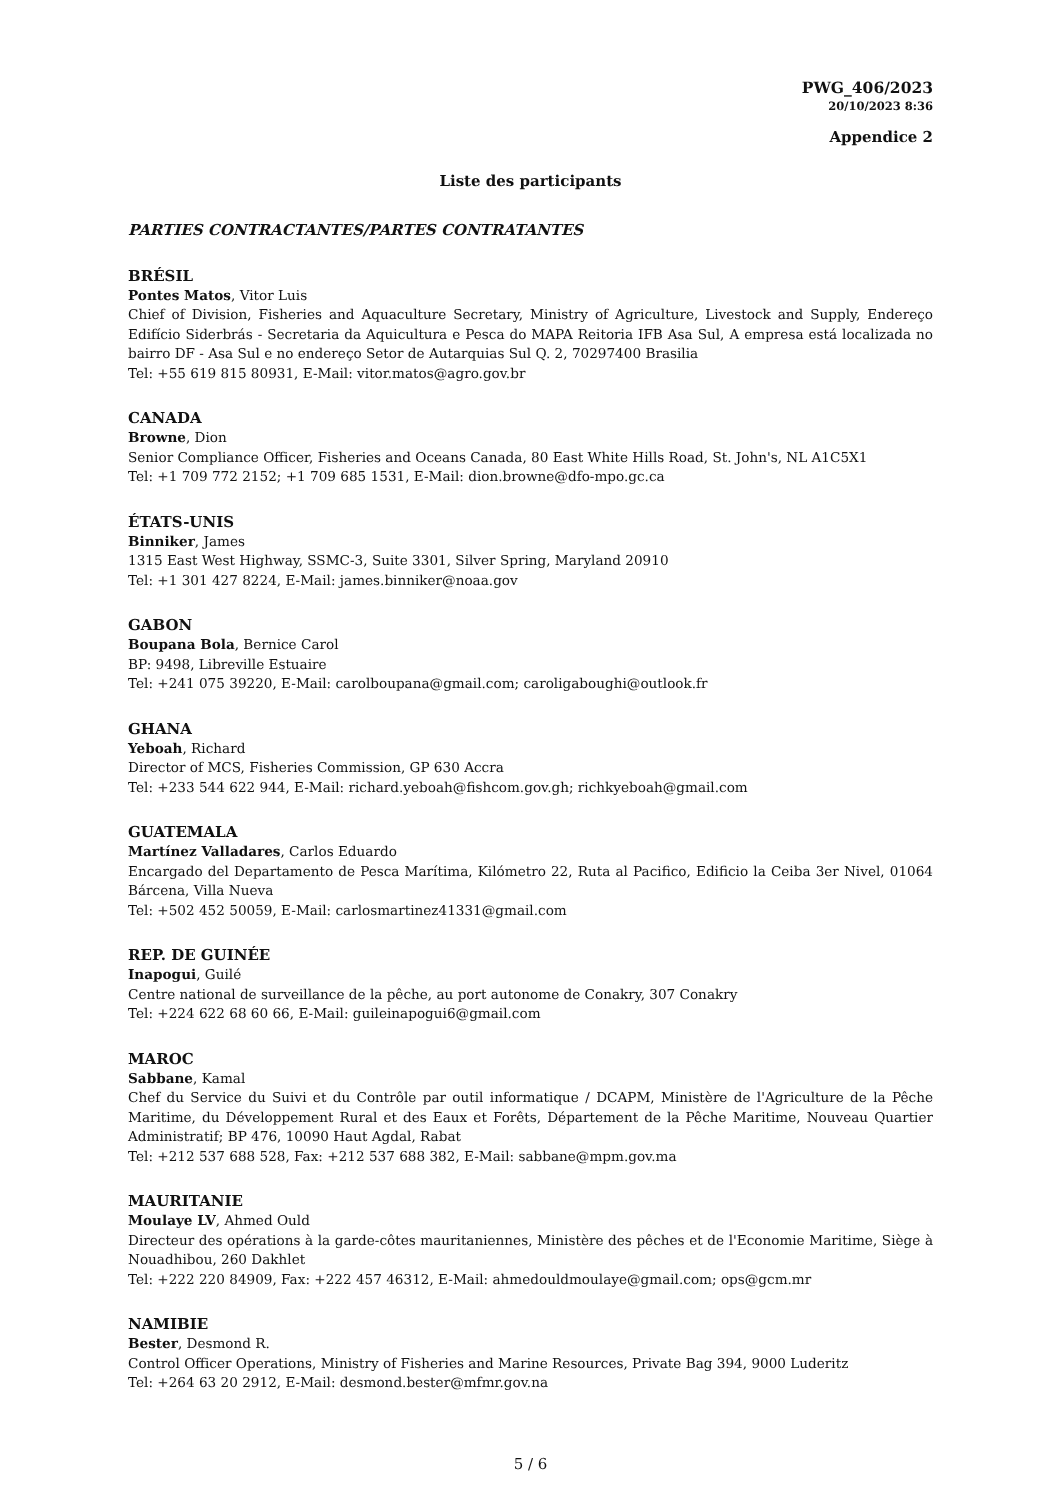PWG_406/2023
20/10/2023 8:36
Appendice 2
Liste des participants
PARTIES CONTRACTANTES/PARTES CONTRATANTES
BRÉSIL
Pontes Matos, Vitor Luis
Chief of Division, Fisheries and Aquaculture Secretary, Ministry of Agriculture, Livestock and Supply, Endereço Edifício Siderbrás - Secretaria da Aquicultura e Pesca do MAPA Reitoria IFB Asa Sul, A empresa está localizada no bairro DF - Asa Sul e no endereço Setor de Autarquias Sul Q. 2, 70297400 Brasilia
Tel: +55 619 815 80931, E-Mail: vitor.matos@agro.gov.br
CANADA
Browne, Dion
Senior Compliance Officer, Fisheries and Oceans Canada, 80 East White Hills Road, St. John's, NL A1C5X1
Tel: +1 709 772 2152; +1 709 685 1531, E-Mail: dion.browne@dfo-mpo.gc.ca
ÉTATS-UNIS
Binniker, James
1315 East West Highway, SSMC-3, Suite 3301, Silver Spring, Maryland 20910
Tel: +1 301 427 8224, E-Mail: james.binniker@noaa.gov
GABON
Boupana Bola, Bernice Carol
BP: 9498, Libreville Estuaire
Tel: +241 075 39220, E-Mail: carolboupana@gmail.com; caroligaboughi@outlook.fr
GHANA
Yeboah, Richard
Director of MCS, Fisheries Commission, GP 630 Accra
Tel: +233 544 622 944, E-Mail: richard.yeboah@fishcom.gov.gh; richkyeboah@gmail.com
GUATEMALA
Martínez Valladares, Carlos Eduardo
Encargado del Departamento de Pesca Marítima, Kilómetro 22, Ruta al Pacifico, Edificio la Ceiba 3er Nivel, 01064 Bárcena, Villa Nueva
Tel: +502 452 50059, E-Mail: carlosmartinez41331@gmail.com
REP. DE GUINÉE
Inapogui, Guilé
Centre national de surveillance de la pêche, au port autonome de Conakry, 307 Conakry
Tel: +224 622 68 60 66, E-Mail: guileinapogui6@gmail.com
MAROC
Sabbane, Kamal
Chef du Service du Suivi et du Contrôle par outil informatique / DCAPM, Ministère de l'Agriculture de la Pêche Maritime, du Développement Rural et des Eaux et Forêts, Département de la Pêche Maritime, Nouveau Quartier Administratif; BP 476, 10090 Haut Agdal, Rabat
Tel: +212 537 688 528, Fax: +212 537 688 382, E-Mail: sabbane@mpm.gov.ma
MAURITANIE
Moulaye LV, Ahmed Ould
Directeur des opérations à la garde-côtes mauritaniennes, Ministère des pêches et de l'Economie Maritime, Siège à Nouadhibou, 260 Dakhlet
Tel: +222 220 84909, Fax: +222 457 46312, E-Mail: ahmedouldmoulaye@gmail.com; ops@gcm.mr
NAMIBIE
Bester, Desmond R.
Control Officer Operations, Ministry of Fisheries and Marine Resources, Private Bag 394, 9000 Luderitz
Tel: +264 63 20 2912, E-Mail: desmond.bester@mfmr.gov.na
5 / 6